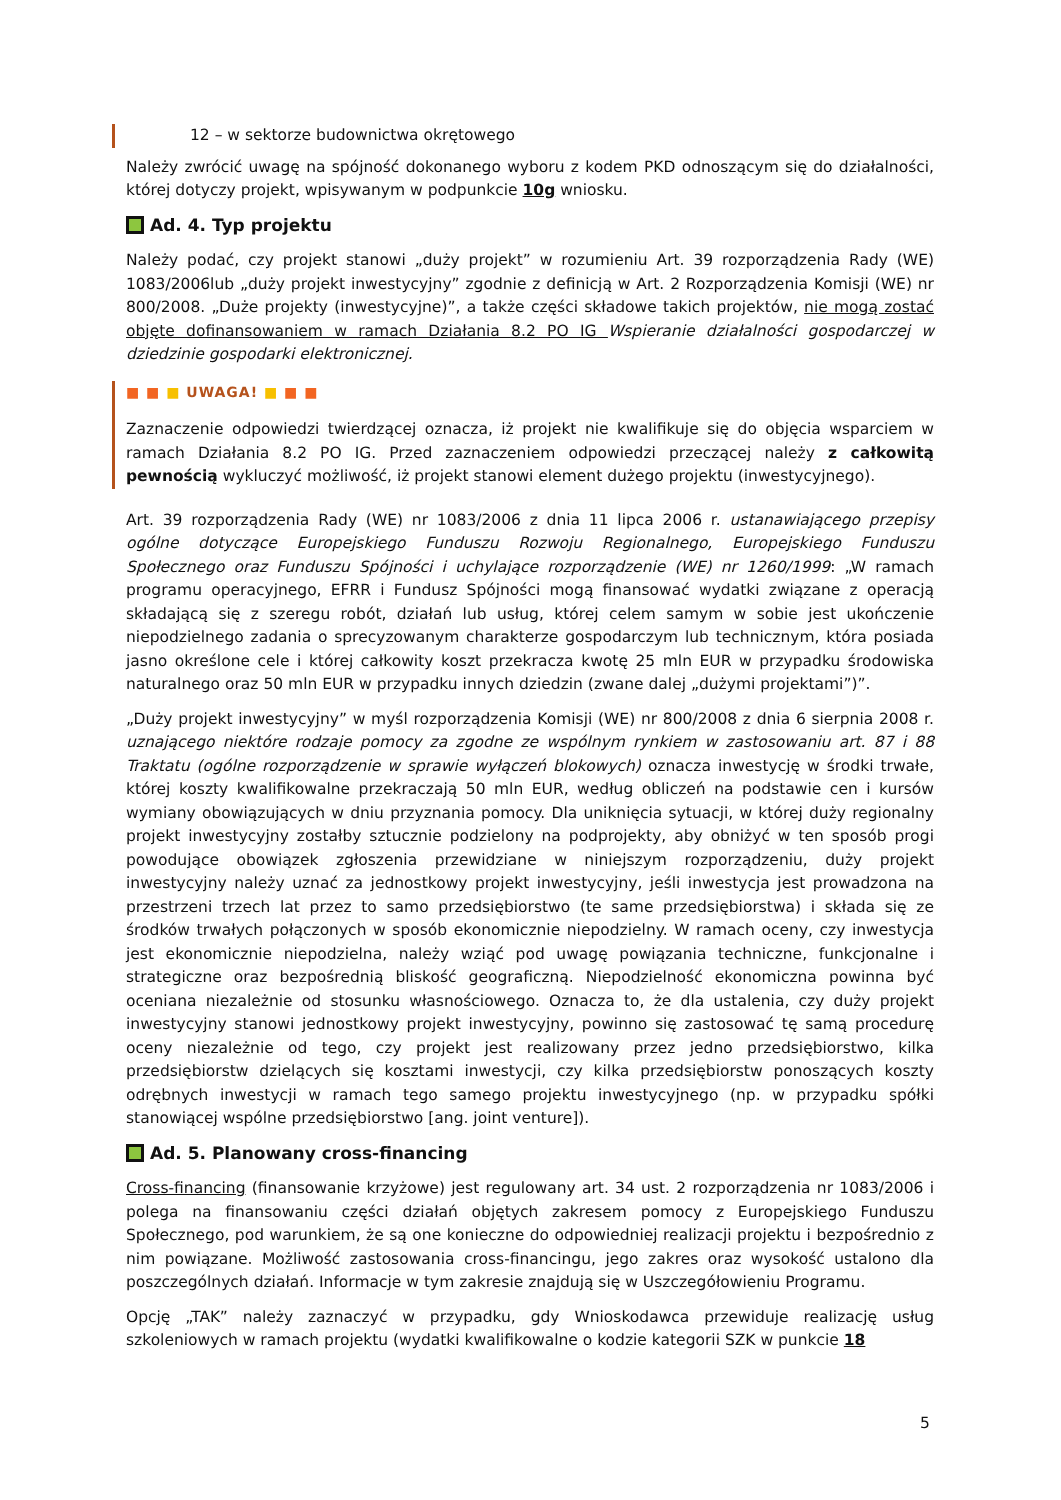12 – w sektorze budownictwa okrętowego
Należy zwrócić uwagę na spójność dokonanego wyboru z kodem PKD odnoszącym się do działalności, której dotyczy projekt, wpisywanym w podpunkcie 10g wniosku.
Ad. 4. Typ projektu
Należy podać, czy projekt stanowi „duży projekt” w rozumieniu Art. 39 rozporządzenia Rady (WE) 1083/2006lub „duży projekt inwestycyjny” zgodnie z definicją w Art. 2 Rozporządzenia Komisji (WE) nr 800/2008. „Duże projekty (inwestycyjne)”, a także części składowe takich projektów, nie mogą zostać objęte dofinansowaniem w ramach Działania 8.2 PO IG Wspieranie działalności gospodarczej w dziedzinie gospodarki elektronicznej.
■ ■ ■ UWAGA! ■ ■ ■
Zaznaczenie odpowiedzi twierdzącej oznacza, iż projekt nie kwalifikuje się do objęcia wsparciem w ramach Działania 8.2 PO IG. Przed zaznaczeniem odpowiedzi przeczącej należy z całkowitą pewnością wykluczyć możliwość, iż projekt stanowi element dużego projektu (inwestycyjnego).
Art. 39 rozporządzenia Rady (WE) nr 1083/2006 z dnia 11 lipca 2006 r. ustanawiającego przepisy ogólne dotyczące Europejskiego Funduszu Rozwoju Regionalnego, Europejskiego Funduszu Społecznego oraz Funduszu Spójności i uchylające rozporządzenie (WE) nr 1260/1999: „W ramach programu operacyjnego, EFRR i Fundusz Spójności mogą finansować wydatki związane z operacją składającą się z szeregu robót, działań lub usług, której celem samym w sobie jest ukończenie niepodzielnego zadania o sprecyzowanym charakterze gospodarczym lub technicznym, która posiada jasno określone cele i której całkowity koszt przekracza kwotę 25 mln EUR w przypadku środowiska naturalnego oraz 50 mln EUR w przypadku innych dziedzin (zwane dalej „dużymi projektami”)”.
„Duży projekt inwestycyjny” w myśl rozporządzenia Komisji (WE) nr 800/2008 z dnia 6 sierpnia 2008 r. uznającego niektóre rodzaje pomocy za zgodne ze wspólnym rynkiem w zastosowaniu art. 87 i 88 Traktatu (ogólne rozporządzenie w sprawie wyłączeń blokowych) oznacza inwestycję w środki trwałe, której koszty kwalifikowalne przekraczają 50 mln EUR, według obliczeń na podstawie cen i kursów wymiany obowiązujących w dniu przyznania pomocy. Dla uniknięcia sytuacji, w której duży regionalny projekt inwestycyjny zostałby sztucznie podzielony na podprojekty, aby obniżyć w ten sposób progi powodujące obowiązek zgłoszenia przewidziane w niniejszym rozporządzeniu, duży projekt inwestycyjny należy uznać za jednostkowy projekt inwestycyjny, jeśli inwestycja jest prowadzona na przestrzeni trzech lat przez to samo przedsiębiorstwo (te same przedsiębiorstwa) i składa się ze środków trwałych połączonych w sposób ekonomicznie niepodzielny. W ramach oceny, czy inwestycja jest ekonomicznie niepodzielna, należy wziąć pod uwagę powiązania techniczne, funkcjonalne i strategiczne oraz bezpośrednią bliskość geograficzną. Niepodzielność ekonomiczna powinna być oceniana niezależnie od stosunku własnościowego. Oznacza to, że dla ustalenia, czy duży projekt inwestycyjny stanowi jednostkowy projekt inwestycyjny, powinno się zastosować tę samą procedurę oceny niezależnie od tego, czy projekt jest realizowany przez jedno przedsiębiorstwo, kilka przedsiębiorstw dzielących się kosztami inwestycji, czy kilka przedsiębiorstw ponoszących koszty odrębnych inwestycji w ramach tego samego projektu inwestycyjnego (np. w przypadku spółki stanowiącej wspólne przedsiębiorstwo [ang. joint venture]).
Ad. 5. Planowany cross-financing
Cross-financing (finansowanie krzyżowe) jest regulowany art. 34 ust. 2 rozporządzenia nr 1083/2006 i polega na finansowaniu części działań objętych zakresem pomocy z Europejskiego Funduszu Społecznego, pod warunkiem, że są one konieczne do odpowiedniej realizacji projektu i bezpośrednio z nim powiązane. Możliwość zastosowania cross-financingu, jego zakres oraz wysokość ustalono dla poszczególnych działań. Informacje w tym zakresie znajdują się w Uszczegółowieniu Programu.
Opcję „TAK” należy zaznaczyć w przypadku, gdy Wnioskodawca przewiduje realizację usług szkoleniowych w ramach projektu (wydatki kwalifikowalne o kodzie kategorii SZK w punkcie 18
5